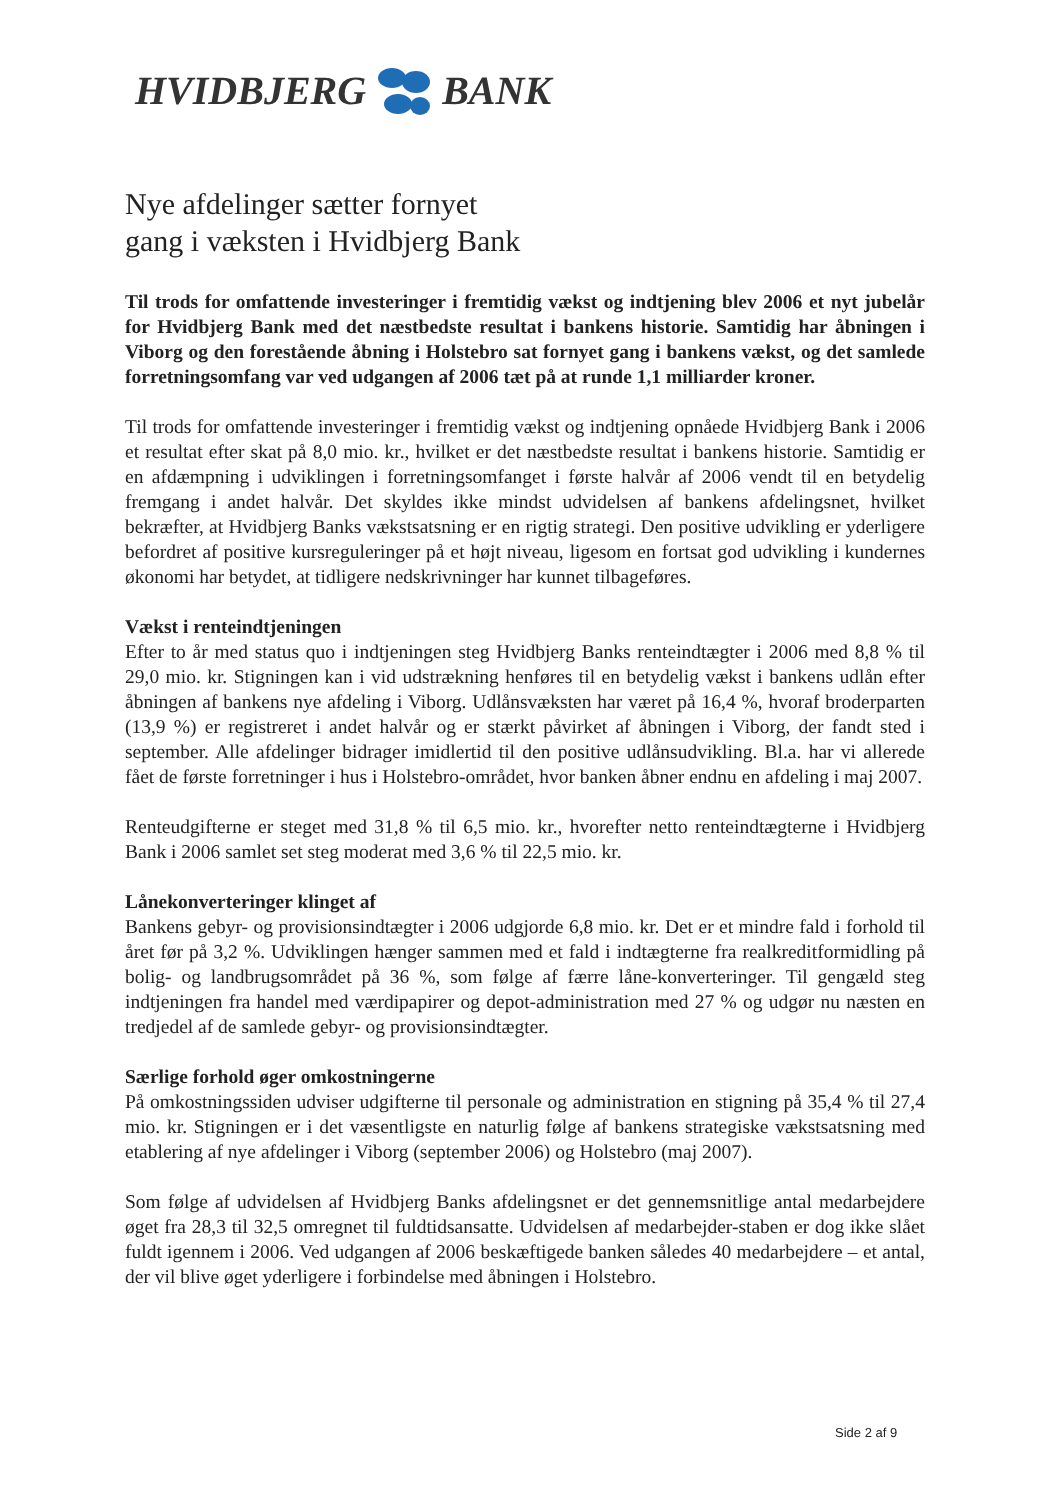HVIDBJERG BANK
Nye afdelinger sætter fornyet
gang i væksten i Hvidbjerg Bank
Til trods for omfattende investeringer i fremtidig vækst og indtjening blev 2006 et nyt jubelår for Hvidbjerg Bank med det næstbedste resultat i bankens historie. Samtidig har åbningen i Viborg og den forestående åbning i Holstebro sat fornyet gang i bankens vækst, og det samlede forretningsomfang var ved udgangen af 2006 tæt på at runde 1,1 milliarder kroner.
Til trods for omfattende investeringer i fremtidig vækst og indtjening opnåede Hvidbjerg Bank i 2006 et resultat efter skat på 8,0 mio. kr., hvilket er det næstbedste resultat i bankens historie. Samtidig er en afdæmpning i udviklingen i forretningsomfanget i første halvår af 2006 vendt til en betydelig fremgang i andet halvår. Det skyldes ikke mindst udvidelsen af bankens afdelingsnet, hvilket bekræfter, at Hvidbjerg Banks vækstsatsning er en rigtig strategi. Den positive udvikling er yderligere befordret af positive kursreguleringer på et højt niveau, ligesom en fortsat god udvikling i kundernes økonomi har betydet, at tidligere nedskrivninger har kunnet tilbageføres.
Vækst i renteindtjeningen
Efter to år med status quo i indtjeningen steg Hvidbjerg Banks renteindtægter i 2006 med 8,8 % til 29,0 mio. kr. Stigningen kan i vid udstrækning henføres til en betydelig vækst i bankens udlån efter åbningen af bankens nye afdeling i Viborg. Udlånsvæksten har været på 16,4 %, hvoraf broderparten (13,9 %) er registreret i andet halvår og er stærkt påvirket af åbningen i Viborg, der fandt sted i september. Alle afdelinger bidrager imidlertid til den positive udlånsudvikling. Bl.a. har vi allerede fået de første forretninger i hus i Holstebro-området, hvor banken åbner endnu en afdeling i maj 2007.
Renteudgifterne er steget med 31,8 % til 6,5 mio. kr., hvorefter netto renteindtægterne i Hvidbjerg Bank i 2006 samlet set steg moderat med 3,6 % til 22,5 mio. kr.
Lånekonverteringer klinget af
Bankens gebyr- og provisionsindtægter i 2006 udgjorde 6,8 mio. kr. Det er et mindre fald i forhold til året før på 3,2 %. Udviklingen hænger sammen med et fald i indtægterne fra realkreditformidling på bolig- og landbrugsområdet på 36 %, som følge af færre låne-konverteringer. Til gengæld steg indtjeningen fra handel med værdipapirer og depot-administration med 27 % og udgør nu næsten en tredjedel af de samlede gebyr- og provisionsindtægter.
Særlige forhold øger omkostningerne
På omkostningssiden udviser udgifterne til personale og administration en stigning på 35,4 % til 27,4 mio. kr. Stigningen er i det væsentligste en naturlig følge af bankens strategiske vækstsatsning med etablering af nye afdelinger i Viborg (september 2006) og Holstebro (maj 2007).
Som følge af udvidelsen af Hvidbjerg Banks afdelingsnet er det gennemsnitlige antal medarbejdere øget fra 28,3 til 32,5 omregnet til fuldtidsansatte. Udvidelsen af medarbejder-staben er dog ikke slået fuldt igennem i 2006. Ved udgangen af 2006 beskæftigede banken således 40 medarbejdere – et antal, der vil blive øget yderligere i forbindelse med åbningen i Holstebro.
Side 2 af 9